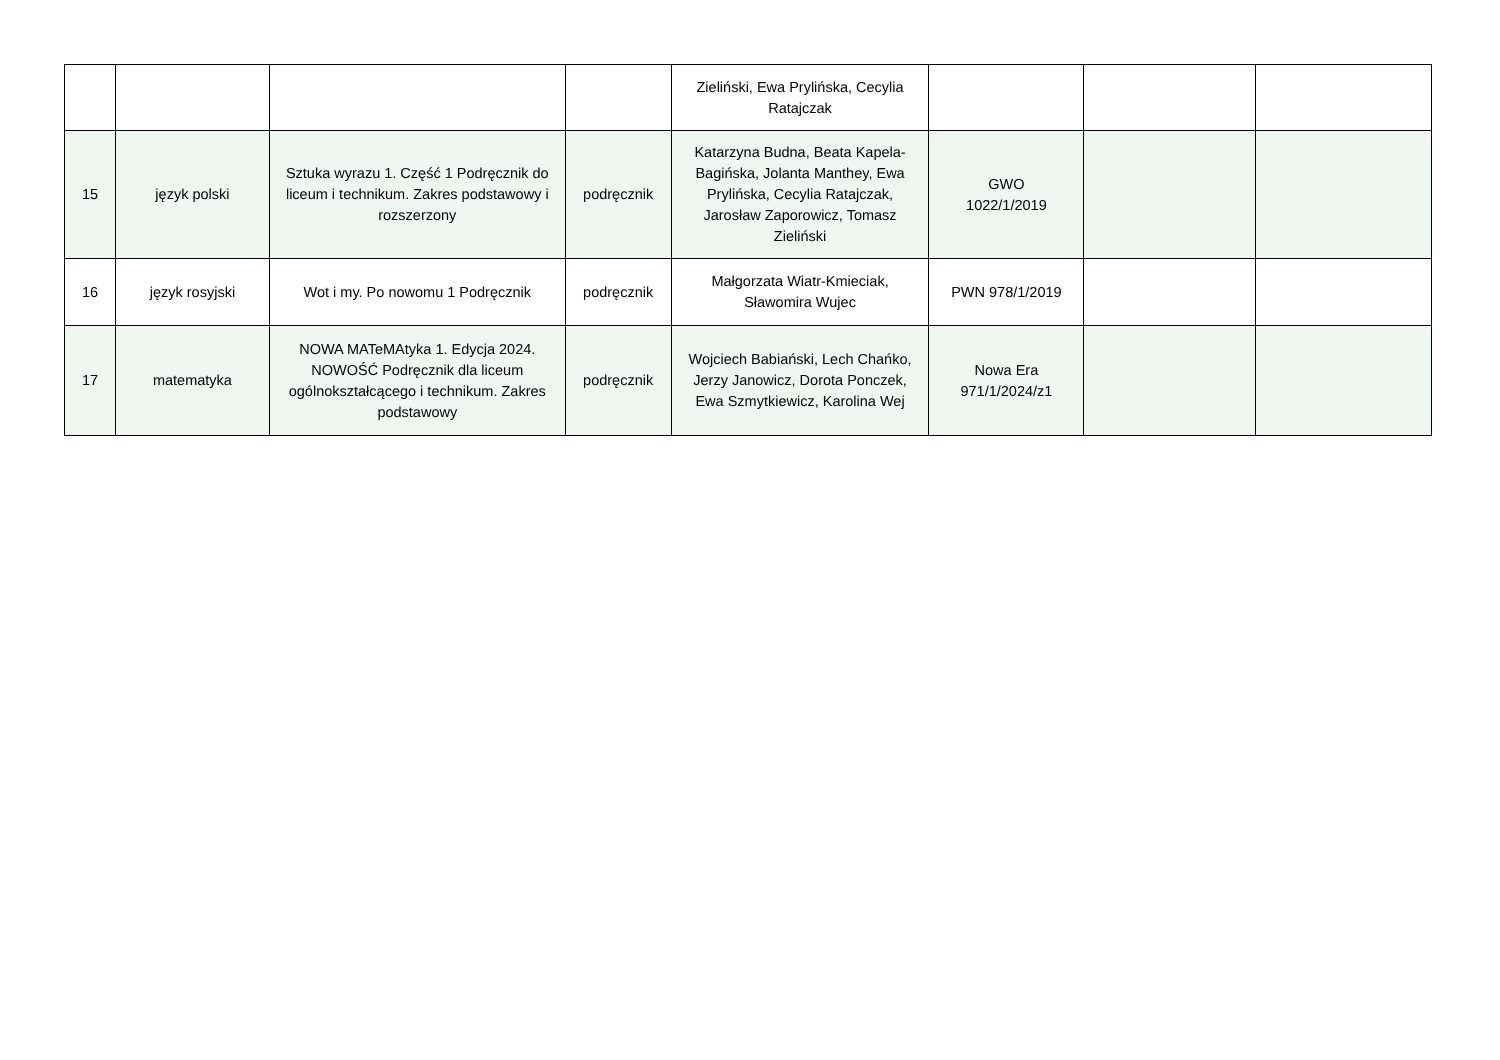| | | | | Zieliński, Ewa Prylińska, Cecylia Ratajczak | | | |
| 15 | język polski | Sztuka wyrazu 1. Część 1 Podręcznik do liceum i technikum. Zakres podstawowy i rozszerzony | podręcznik | Katarzyna Budna, Beata Kapela-Bagińska, Jolanta Manthey, Ewa Prylińska, Cecylia Ratajczak, Jarosław Zaporowicz, Tomasz Zieliński | GWO 1022/1/2019 | | |
| 16 | język rosyjski | Wot i my. Po nowomu 1 Podręcznik | podręcznik | Małgorzata Wiatr-Kmieciak, Sławomira Wujec | PWN 978/1/2019 | | |
| 17 | matematyka | NOWA MATeMAtyka 1. Edycja 2024. NOWOŚĆ Podręcznik dla liceum ogólnokształcącego i technikum. Zakres podstawowy | podręcznik | Wojciech Babiański, Lech Chańko, Jerzy Janowicz, Dorota Ponczek, Ewa Szmytkiewicz, Karolina Wej | Nowa Era 971/1/2024/z1 | | |